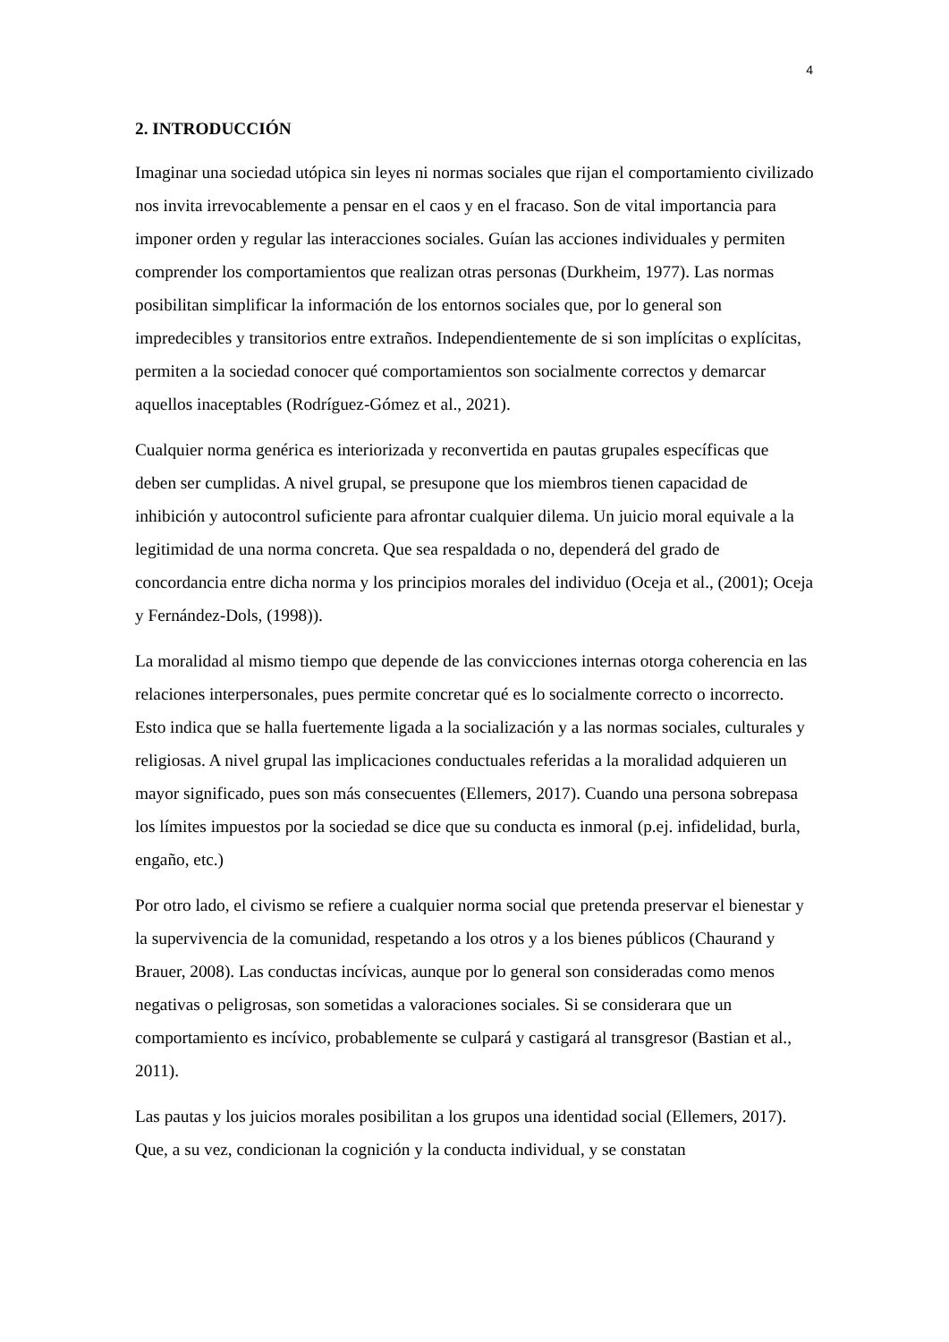4
2. INTRODUCCIÓN
Imaginar una sociedad utópica sin leyes ni normas sociales que rijan el comportamiento civilizado nos invita irrevocablemente a pensar en el caos y en el fracaso. Son de vital importancia para imponer orden y regular las interacciones sociales. Guían las acciones individuales y permiten comprender los comportamientos que realizan otras personas (Durkheim, 1977). Las normas posibilitan simplificar la información de los entornos sociales que, por lo general son impredecibles y transitorios entre extraños. Independientemente de si son implícitas o explícitas, permiten a la sociedad conocer qué comportamientos son socialmente correctos y demarcar aquellos inaceptables (Rodríguez-Gómez et al., 2021).
Cualquier norma genérica es interiorizada y reconvertida en pautas grupales específicas que deben ser cumplidas. A nivel grupal, se presupone que los miembros tienen capacidad de inhibición y autocontrol suficiente para afrontar cualquier dilema. Un juicio moral equivale a la legitimidad de una norma concreta. Que sea respaldada o no, dependerá del grado de concordancia entre dicha norma y los principios morales del individuo (Oceja et al., (2001); Oceja y Fernández-Dols, (1998)).
La moralidad al mismo tiempo que depende de las convicciones internas otorga coherencia en las relaciones interpersonales, pues permite concretar qué es lo socialmente correcto o incorrecto. Esto indica que se halla fuertemente ligada a la socialización y a las normas sociales, culturales y religiosas. A nivel grupal las implicaciones conductuales referidas a la moralidad adquieren un mayor significado, pues son más consecuentes (Ellemers, 2017). Cuando una persona sobrepasa los límites impuestos por la sociedad se dice que su conducta es inmoral (p.ej. infidelidad, burla, engaño, etc.)
Por otro lado, el civismo se refiere a cualquier norma social que pretenda preservar el bienestar y la supervivencia de la comunidad, respetando a los otros y a los bienes públicos (Chaurand y Brauer, 2008). Las conductas incívicas, aunque por lo general son consideradas como menos negativas o peligrosas, son sometidas a valoraciones sociales. Si se considerara que un comportamiento es incívico, probablemente se culpará y castigará al transgresor (Bastian et al., 2011).
Las pautas y los juicios morales posibilitan a los grupos una identidad social (Ellemers, 2017). Que, a su vez, condicionan la cognición y la conducta individual, y se constatan